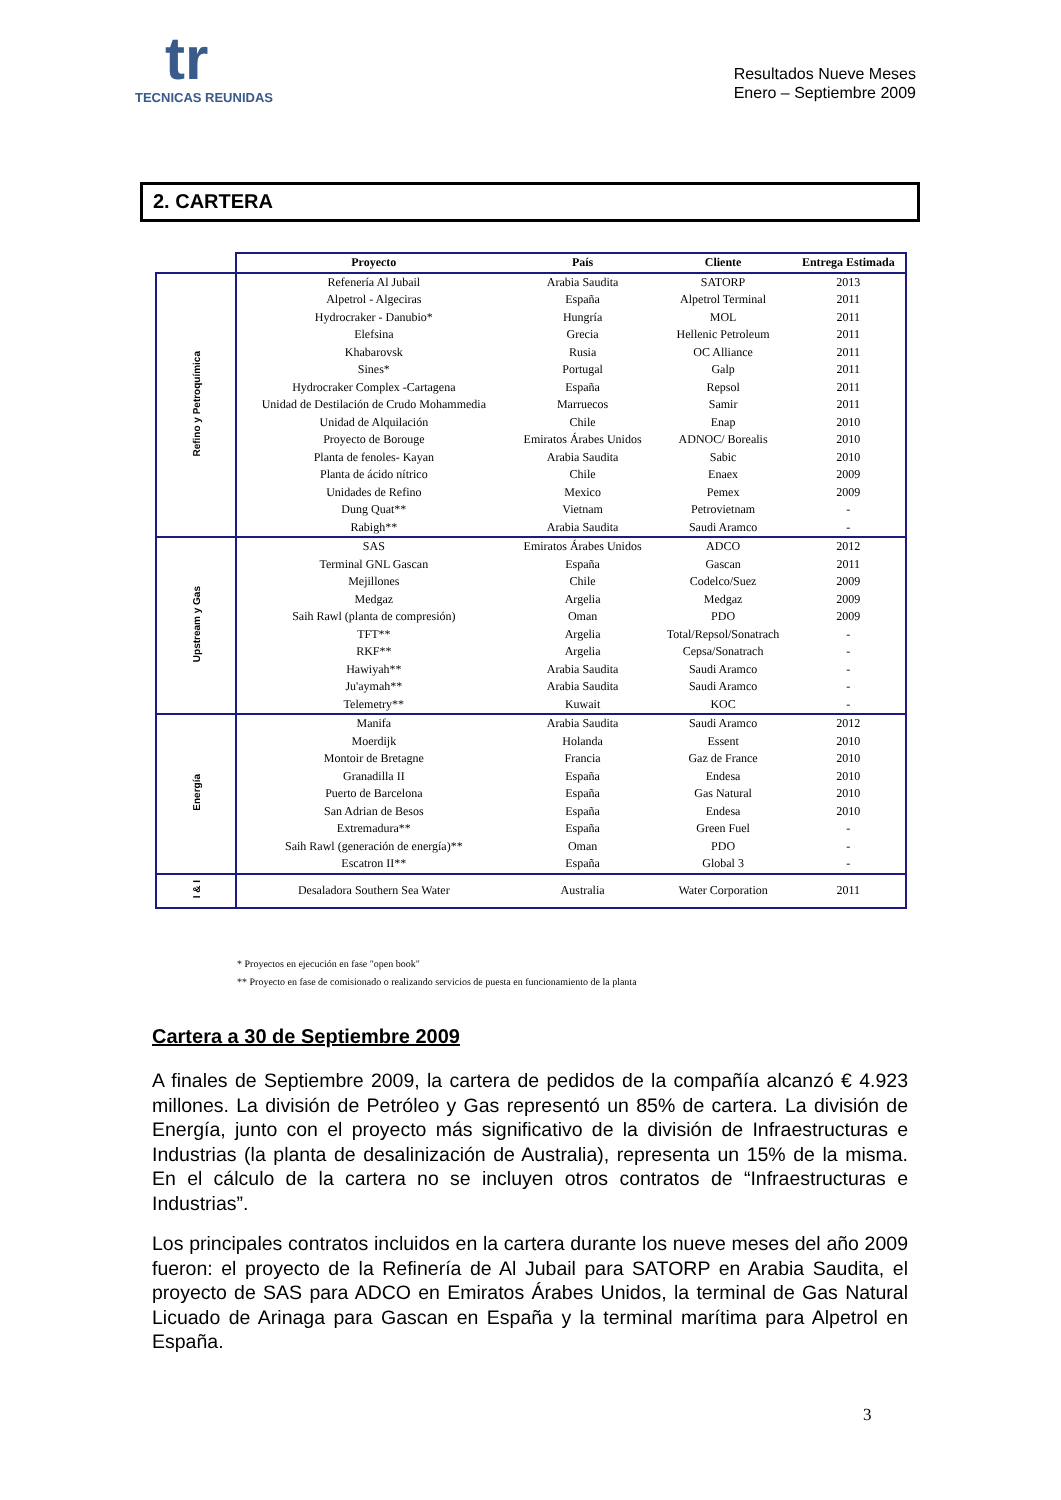tr
TECNICAS REUNIDAS
Resultados Nueve Meses
Enero – Septiembre 2009
2. CARTERA
| | Proyecto | País | Cliente | Entrega Estimada |
| --- | --- | --- | --- | --- |
| Refino y Petroquímica | Refenería Al Jubail | Arabia Saudita | SATORP | 2013 |
| | Alpetrol - Algeciras | España | Alpetrol Terminal | 2011 |
| | Hydrocraker - Danubio* | Hungría | MOL | 2011 |
| | Elefsina | Grecia | Hellenic Petroleum | 2011 |
| | Khabarovsk | Rusia | OC Alliance | 2011 |
| | Sines* | Portugal | Galp | 2011 |
| | Hydrocraker Complex -Cartagena | España | Repsol | 2011 |
| | Unidad de Destilación de Crudo Mohammedia | Marruecos | Samir | 2011 |
| | Unidad de Alquilación | Chile | Enap | 2010 |
| | Proyecto de Borouge | Emiratos Árabes Unidos | ADNOC/ Borealis | 2010 |
| | Planta de fenoles- Kayan | Arabia Saudita | Sabic | 2010 |
| | Planta de ácido nítrico | Chile | Enaex | 2009 |
| | Unidades de Refino | Mexico | Pemex | 2009 |
| | Dung Quat** | Vietnam | Petrovietnam | - |
| | Rabigh** | Arabia Saudita | Saudi Aramco | - |
| Upstream y Gas | SAS | Emiratos Árabes Unidos | ADCO | 2012 |
| | Terminal GNL Gascan | España | Gascan | 2011 |
| | Mejillones | Chile | Codelco/Suez | 2009 |
| | Medgaz | Argelia | Medgaz | 2009 |
| | Saih Rawl (planta de compresión) | Oman | PDO | 2009 |
| | TFT** | Argelia | Total/Repsol/Sonatrach | - |
| | RKF** | Argelia | Cepsa/Sonatrach | - |
| | Hawiyah** | Arabia Saudita | Saudi Aramco | - |
| | Ju'aymah** | Arabia Saudita | Saudi Aramco | - |
| | Telemetry** | Kuwait | KOC | - |
| Energía | Manifa | Arabia Saudita | Saudi Aramco | 2012 |
| | Moerdijk | Holanda | Essent | 2010 |
| | Montoir de Bretagne | Francia | Gaz de France | 2010 |
| | Granadilla II | España | Endesa | 2010 |
| | Puerto de Barcelona | España | Gas Natural | 2010 |
| | San Adrian de Besos | España | Endesa | 2010 |
| | Extremadura** | España | Green Fuel | - |
| | Saih Rawl (generación de energía)** | Oman | PDO | - |
| | Escatron II** | España | Global 3 | - |
| I & I | Desaladora Southern Sea Water | Australia | Water Corporation | 2011 |
* Proyectos en ejecución en fase "open book"
** Proyecto en fase de comisionado o realizando servicios de puesta en funcionamiento de la planta
Cartera a 30 de Septiembre 2009
A finales de Septiembre 2009, la cartera de pedidos de la compañía alcanzó € 4.923 millones. La división de Petróleo y Gas representó un 85% de cartera. La división de Energía, junto con el proyecto más significativo de la división de Infraestructuras e Industrias (la planta de desalinización de Australia), representa un 15% de la misma. En el cálculo de la cartera no se incluyen otros contratos de “Infraestructuras e Industrias”.
Los principales contratos incluidos en la cartera durante los nueve meses del año 2009 fueron: el proyecto de la Refinería de Al Jubail para SATORP en Arabia Saudita, el proyecto de SAS para ADCO en Emiratos Árabes Unidos, la terminal de Gas Natural Licuado de Arinaga para Gascan en España y la terminal marítima para Alpetrol en España.
3